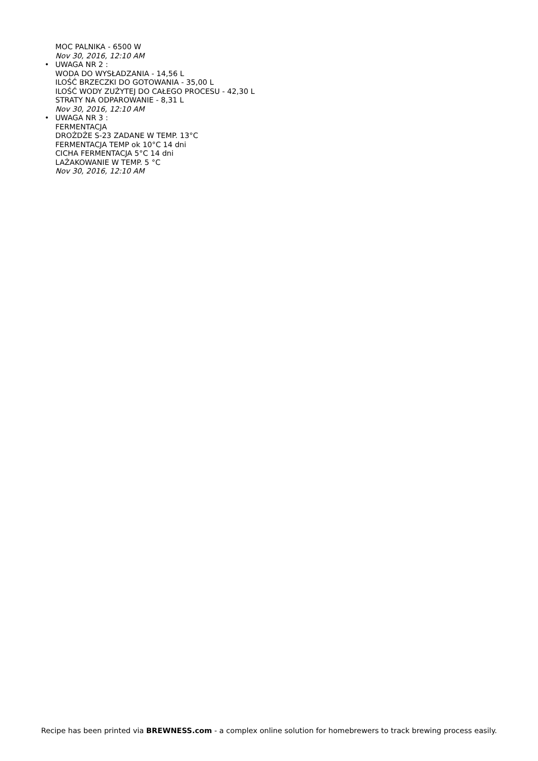MOC PALNIKA - 6500 W
Nov 30, 2016, 12:10 AM
• UWAGA NR 2 :
WODA DO WYSŁADZANIA - 14,56 L
ILOŚĆ BRZECZKI DO GOTOWANIA - 35,00 L
ILOŚĆ WODY ZUŻYTEJ DO CAŁEGO PROCESU - 42,30 L
STRATY NA ODPAROWANIE - 8,31 L
Nov 30, 2016, 12:10 AM
• UWAGA NR 3 :
FERMENTACJA
DROŻDŻE S-23 ZADANE W TEMP. 13°C
FERMENTACJA TEMP ok 10°C 14 dni
CICHA FERMENTACJA 5°C 14 dni
LAŻAKOWANIE W TEMP. 5 °C
Nov 30, 2016, 12:10 AM
Recipe has been printed via BREWNESS.com - a complex online solution for homebrewers to track brewing process easily.